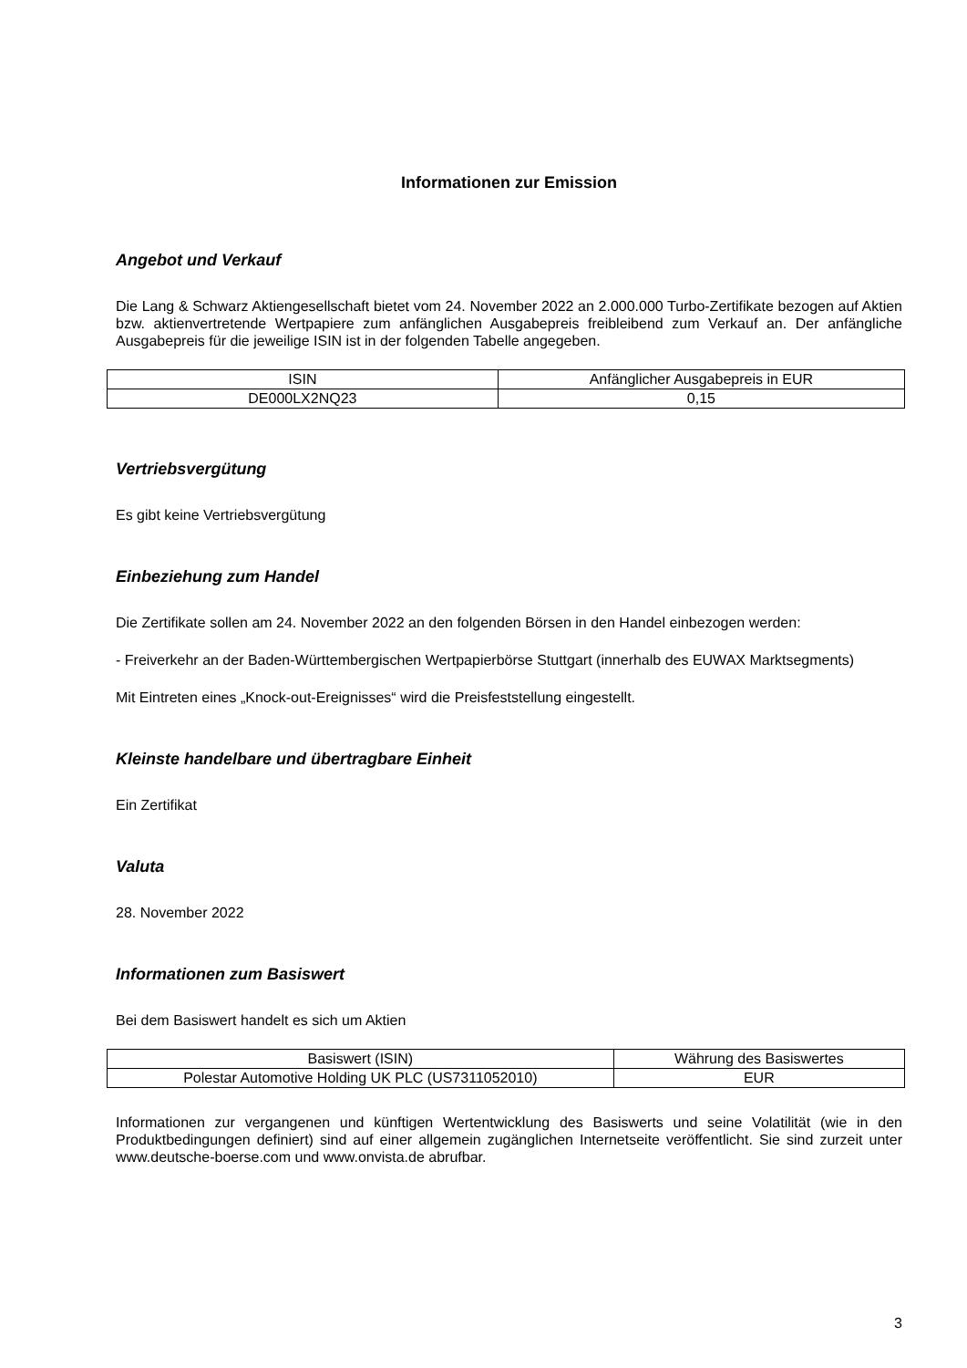Informationen zur Emission
Angebot und Verkauf
Die Lang & Schwarz Aktiengesellschaft bietet vom 24. November 2022 an 2.000.000 Turbo-Zertifikate bezogen auf Aktien bzw. aktienvertretende Wertpapiere zum anfänglichen Ausgabepreis freibleibend zum Verkauf an. Der anfängliche Ausgabepreis für die jeweilige ISIN ist in der folgenden Tabelle angegeben.
| ISIN | Anfänglicher Ausgabepreis in EUR |
| --- | --- |
| DE000LX2NQ23 | 0,15 |
Vertriebsvergütung
Es gibt keine Vertriebsvergütung
Einbeziehung zum Handel
Die Zertifikate sollen am 24. November 2022 an den folgenden Börsen in den Handel einbezogen werden:
- Freiverkehr an der Baden-Württembergischen Wertpapierbörse Stuttgart (innerhalb des EUWAX Marktsegments)
Mit Eintreten eines „Knock-out-Ereignisses“ wird die Preisfeststellung eingestellt.
Kleinste handelbare und übertragbare Einheit
Ein Zertifikat
Valuta
28. November 2022
Informationen zum Basiswert
Bei dem Basiswert handelt es sich um Aktien
| Basiswert (ISIN) | Währung des Basiswertes |
| --- | --- |
| Polestar Automotive Holding UK PLC (US7311052010) | EUR |
Informationen zur vergangenen und künftigen Wertentwicklung des Basiswerts und seine Volatilität (wie in den Produktbedingungen definiert) sind auf einer allgemein zugänglichen Internetseite veröffentlicht. Sie sind zurzeit unter www.deutsche-boerse.com und www.onvista.de abrufbar.
3